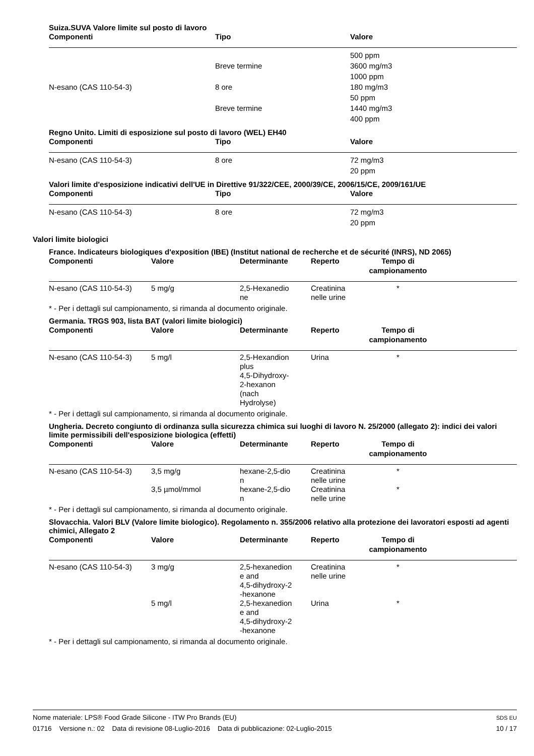Suiza.SUVA Valore limite sul posto di lavoro
| Componenti | Tipo | Valore |
| --- | --- | --- |
| | | 500 ppm |
| | Breve termine | 3600 mg/m3 |
| | | 1000 ppm |
| N-esano (CAS 110-54-3) | 8 ore | 180 mg/m3 |
| | | 50 ppm |
| | Breve termine | 1440 mg/m3 |
| | | 400 ppm |
Regno Unito. Limiti di esposizione sul posto di lavoro (WEL) EH40
| Componenti | Tipo | Valore |
| --- | --- | --- |
| N-esano (CAS 110-54-3) | 8 ore | 72 mg/m3 |
| | | 20 ppm |
Valori limite d'esposizione indicativi dell'UE in Direttive 91/322/CEE, 2000/39/CE, 2006/15/CE, 2009/161/UE
| Componenti | Tipo | Valore |
| --- | --- | --- |
| N-esano (CAS 110-54-3) | 8 ore | 72 mg/m3 |
| | | 20 ppm |
Valori limite biologici
France. Indicateurs biologiques d'exposition (IBE) (Institut national de recherche et de sécurité (INRS), ND 2065)
| Componenti | Valore | Determinante | Reperto | Tempo di campionamento | |
| --- | --- | --- | --- | --- | --- |
| N-esano (CAS 110-54-3) | 5 mg/g | 2,5-Hexanedio ne | Creatinina nelle urine | * | |
* - Per i dettagli sul campionamento, si rimanda al documento originale.
Germania. TRGS 903, lista BAT (valori limite biologici)
| Componenti | Valore | Determinante | Reperto | Tempo di campionamento | |
| --- | --- | --- | --- | --- | --- |
| N-esano (CAS 110-54-3) | 5 mg/l | 2,5-Hexandion plus 4,5-Dihydroxy- 2-hexanon (nach Hydrolyse) | Urina | * | |
* - Per i dettagli sul campionamento, si rimanda al documento originale.
Ungheria. Decreto congiunto di ordinanza sulla sicurezza chimica sui luoghi di lavoro N. 25/2000 (allegato 2): indici dei valori limite permissibili dell'esposizione biologica (effetti)
| Componenti | Valore | Determinante | Reperto | Tempo di campionamento | |
| --- | --- | --- | --- | --- | --- |
| N-esano (CAS 110-54-3) | 3,5 mg/g | hexane-2,5-dio n | Creatinina nelle urine | * | |
| | 3,5 µmol/mmol | hexane-2,5-dio n | Creatinina nelle urine | * | |
* - Per i dettagli sul campionamento, si rimanda al documento originale.
Slovacchia. Valori BLV (Valore limite biologico). Regolamento n. 355/2006 relativo alla protezione dei lavoratori esposti ad agenti chimici, Allegato 2
| Componenti | Valore | Determinante | Reperto | Tempo di campionamento | |
| --- | --- | --- | --- | --- | --- |
| N-esano (CAS 110-54-3) | 3 mg/g | 2,5-hexanedion e and 4,5-dihydroxy-2 -hexanone | Creatinina nelle urine | * | |
| | 5 mg/l | 2,5-hexanedion e and 4,5-dihydroxy-2 -hexanone | Urina | * | |
* - Per i dettagli sul campionamento, si rimanda al documento originale.
Nome materiale: LPS® Food Grade Silicone - ITW Pro Brands (EU)
01716 Versione n.: 02 Data di revisione 08-Luglio-2016 Data di pubblicazione: 02-Luglio-2015
SDS EU
10 / 17